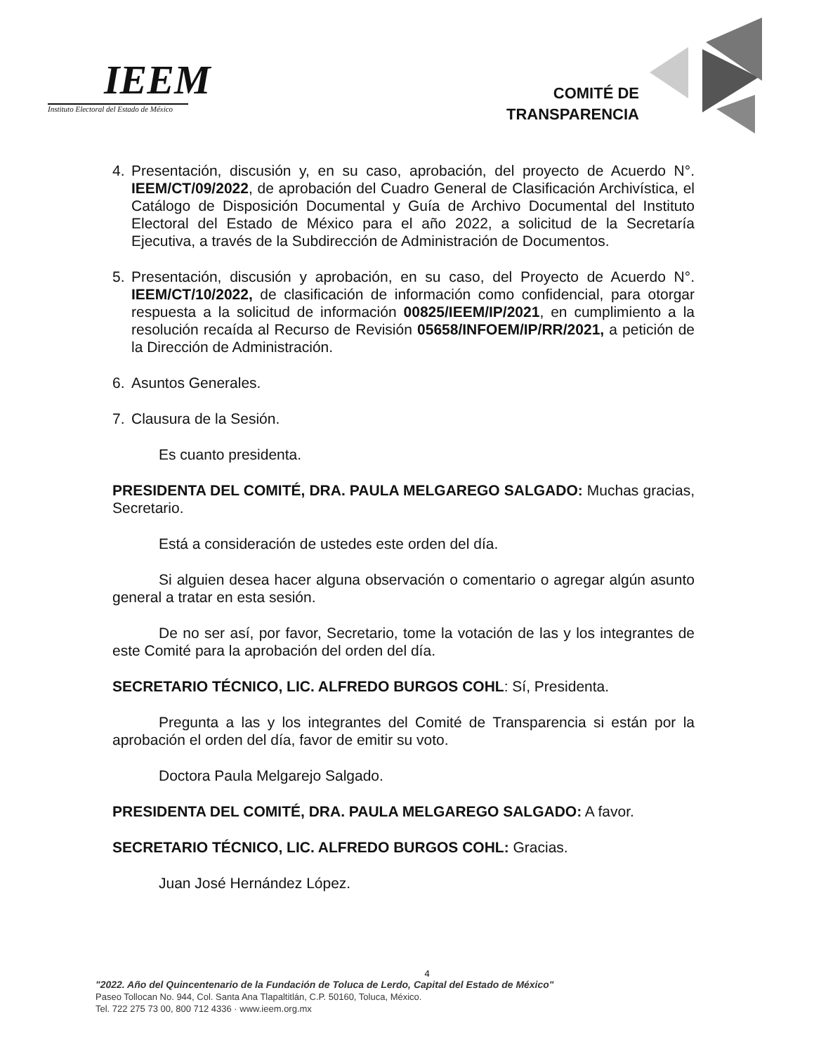IEEM
Instituto Electoral del Estado de México
COMITÉ DE
TRANSPARENCIA
4. Presentación, discusión y, en su caso, aprobación, del proyecto de Acuerdo N°. IEEM/CT/09/2022, de aprobación del Cuadro General de Clasificación Archivística, el Catálogo de Disposición Documental y Guía de Archivo Documental del Instituto Electoral del Estado de México para el año 2022, a solicitud de la Secretaría Ejecutiva, a través de la Subdirección de Administración de Documentos.
5. Presentación, discusión y aprobación, en su caso, del Proyecto de Acuerdo N°. IEEM/CT/10/2022, de clasificación de información como confidencial, para otorgar respuesta a la solicitud de información 00825/IEEM/IP/2021, en cumplimiento a la resolución recaída al Recurso de Revisión 05658/INFOEM/IP/RR/2021, a petición de la Dirección de Administración.
6. Asuntos Generales.
7. Clausura de la Sesión.
Es cuanto presidenta.
PRESIDENTA DEL COMITÉ, DRA. PAULA MELGAREGO SALGADO: Muchas gracias, Secretario.
Está a consideración de ustedes este orden del día.
Si alguien desea hacer alguna observación o comentario o agregar algún asunto general a tratar en esta sesión.
De no ser así, por favor, Secretario, tome la votación de las y los integrantes de este Comité para la aprobación del orden del día.
SECRETARIO TÉCNICO, LIC. ALFREDO BURGOS COHL: Sí, Presidenta.
Pregunta a las y los integrantes del Comité de Transparencia si están por la aprobación el orden del día, favor de emitir su voto.
Doctora Paula Melgarejo Salgado.
PRESIDENTA DEL COMITÉ, DRA. PAULA MELGAREGO SALGADO: A favor.
SECRETARIO TÉCNICO, LIC. ALFREDO BURGOS COHL: Gracias.
Juan José Hernández López.
4
"2022. Año del Quincentenario de la Fundación de Toluca de Lerdo, Capital del Estado de México"
Paseo Tollocan No. 944, Col. Santa Ana Tlapaltitlán, C.P. 50160, Toluca, México.
Tel. 722 275 73 00, 800 712 4336 · www.ieem.org.mx